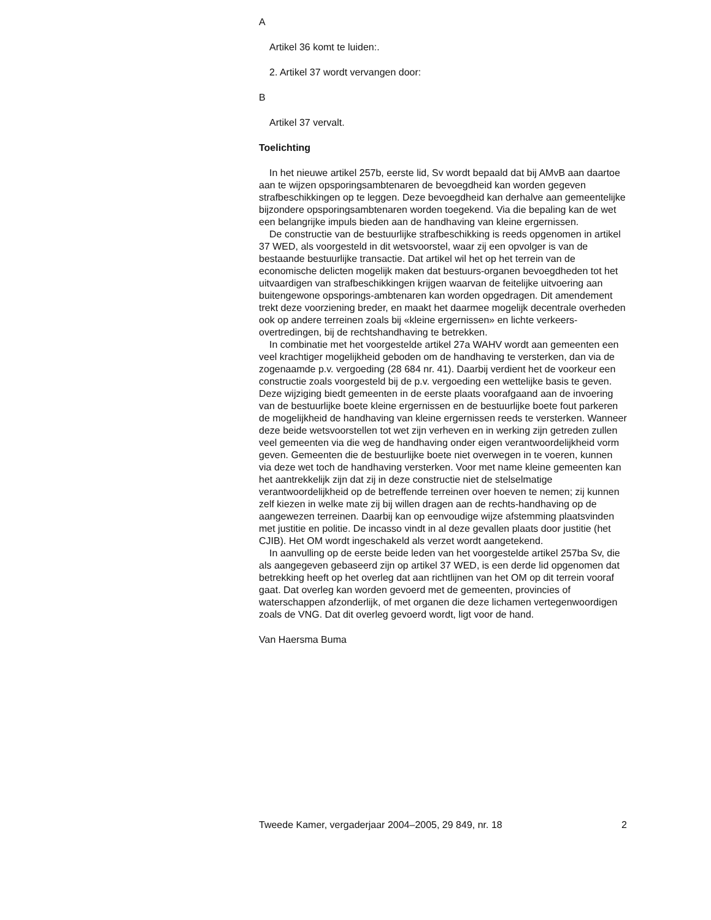A
Artikel 36 komt te luiden:.
2. Artikel 37 wordt vervangen door:
B
Artikel 37 vervalt.
Toelichting
In het nieuwe artikel 257b, eerste lid, Sv wordt bepaald dat bij AMvB aan daartoe aan te wijzen opsporingsambtenaren de bevoegdheid kan worden gegeven strafbeschikkingen op te leggen. Deze bevoegdheid kan derhalve aan gemeentelijke bijzondere opsporingsambtenaren worden toegekend. Via die bepaling kan de wet een belangrijke impuls bieden aan de handhaving van kleine ergernissen.
De constructie van de bestuurlijke strafbeschikking is reeds opgenomen in artikel 37 WED, als voorgesteld in dit wetsvoorstel, waar zij een opvolger is van de bestaande bestuurlijke transactie. Dat artikel wil het op het terrein van de economische delicten mogelijk maken dat bestuurs-organen bevoegdheden tot het uitvaardigen van strafbeschikkingen krijgen waarvan de feitelijke uitvoering aan buitengewone opsporings-ambtenaren kan worden opgedragen. Dit amendement trekt deze voorziening breder, en maakt het daarmee mogelijk decentrale overheden ook op andere terreinen zoals bij «kleine ergernissen» en lichte verkeers-overtredingen, bij de rechtshandhaving te betrekken.
In combinatie met het voorgestelde artikel 27a WAHV wordt aan gemeenten een veel krachtiger mogelijkheid geboden om de handhaving te versterken, dan via de zogenaamde p.v. vergoeding (28 684 nr. 41). Daarbij verdient het de voorkeur een constructie zoals voorgesteld bij de p.v. vergoeding een wettelijke basis te geven. Deze wijziging biedt gemeenten in de eerste plaats voorafgaand aan de invoering van de bestuurlijke boete kleine ergernissen en de bestuurlijke boete fout parkeren de mogelijkheid de handhaving van kleine ergernissen reeds te versterken. Wanneer deze beide wetsvoorstellen tot wet zijn verheven en in werking zijn getreden zullen veel gemeenten via die weg de handhaving onder eigen verantwoordelijkheid vorm geven. Gemeenten die de bestuurlijke boete niet overwegen in te voeren, kunnen via deze wet toch de handhaving versterken. Voor met name kleine gemeenten kan het aantrekkelijk zijn dat zij in deze constructie niet de stelselmatige verantwoordelijkheid op de betreffende terreinen over hoeven te nemen; zij kunnen zelf kiezen in welke mate zij bij willen dragen aan de rechts-handhaving op de aangewezen terreinen. Daarbij kan op eenvoudige wijze afstemming plaatsvinden met justitie en politie. De incasso vindt in al deze gevallen plaats door justitie (het CJIB). Het OM wordt ingeschakeld als verzet wordt aangetekend.
In aanvulling op de eerste beide leden van het voorgestelde artikel 257ba Sv, die als aangegeven gebaseerd zijn op artikel 37 WED, is een derde lid opgenomen dat betrekking heeft op het overleg dat aan richtlijnen van het OM op dit terrein vooraf gaat. Dat overleg kan worden gevoerd met de gemeenten, provincies of waterschappen afzonderlijk, of met organen die deze lichamen vertegenwoordigen zoals de VNG. Dat dit overleg gevoerd wordt, ligt voor de hand.
Van Haersma Buma
Tweede Kamer, vergaderjaar 2004–2005, 29 849, nr. 18 2